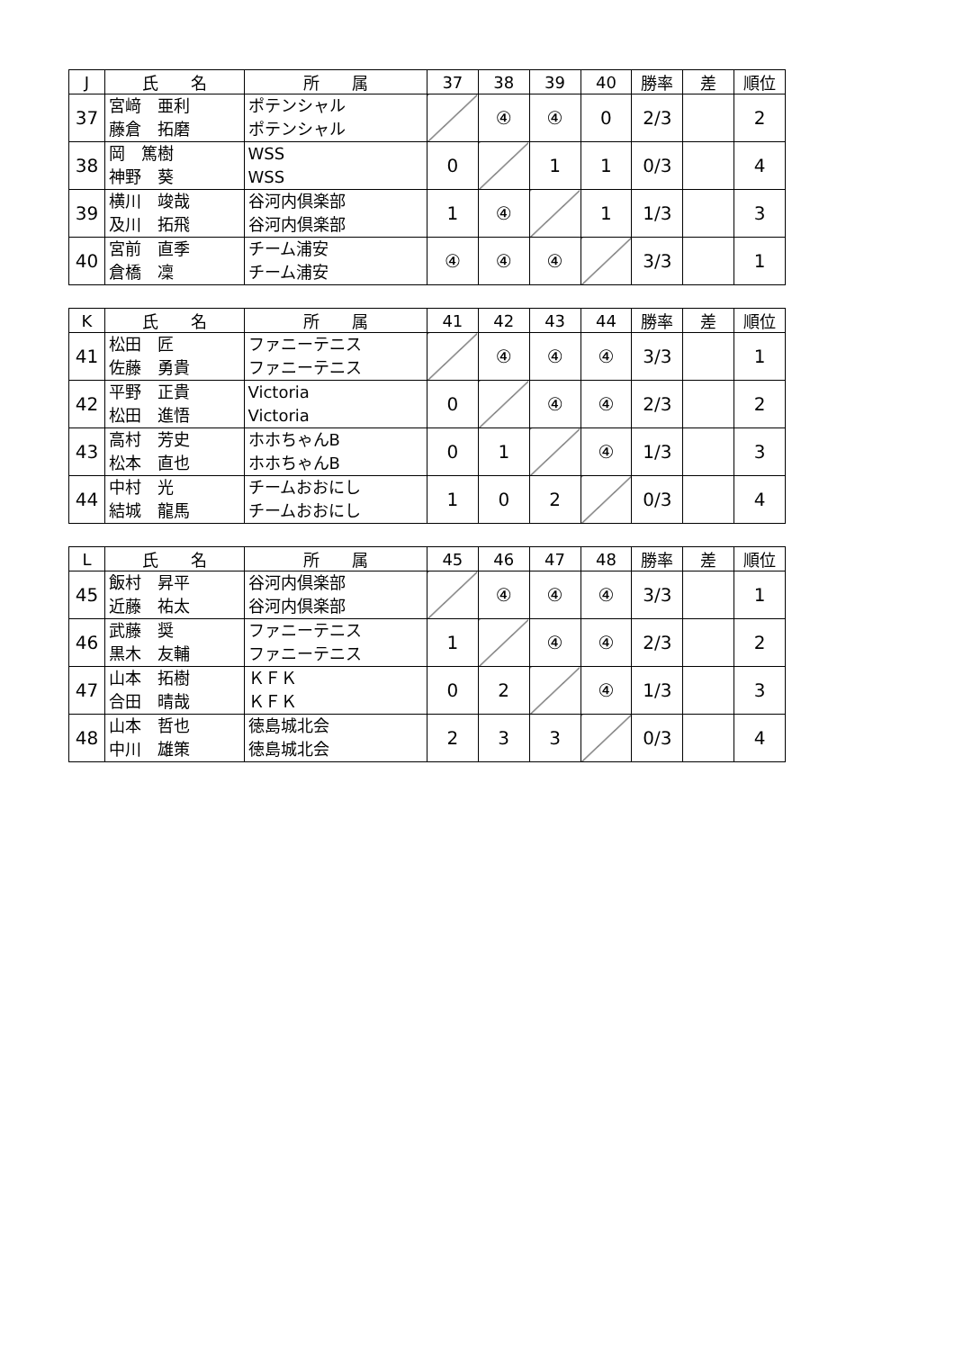| J | 氏 名 | 所 属 | 37 | 38 | 39 | 40 | 勝率 | 差 | 順位 |
| --- | --- | --- | --- | --- | --- | --- | --- | --- | --- |
| 37 | 宮﨑 亜利 藤倉 拓磨 | ポテンシャル ポテンシャル | | ④ | ④ | 0 | 2/3 | | 2 |
| 38 | 岡 篤樹 神野 葵 | WSS WSS | 0 | | 1 | 1 | 0/3 | | 4 |
| 39 | 横川 竣哉 及川 拓飛 | 谷河内倶楽部 谷河内倶楽部 | 1 | ④ | | 1 | 1/3 | | 3 |
| 40 | 宮前 直季 倉橋 凜 | チーム浦安 チーム浦安 | ④ | ④ | ④ | | 3/3 | | 1 |
| K | 氏 名 | 所 属 | 41 | 42 | 43 | 44 | 勝率 | 差 | 順位 |
| --- | --- | --- | --- | --- | --- | --- | --- | --- | --- |
| 41 | 松田 匠 佐藤 勇貴 | ファニーテニス ファニーテニス | | ④ | ④ | ④ | 3/3 | | 1 |
| 42 | 平野 正貴 松田 進悟 | Victoria Victoria | 0 | | ④ | ④ | 2/3 | | 2 |
| 43 | 高村 芳史 松本 直也 | ホホちゃんB ホホちゃんB | 0 | 1 | | ④ | 1/3 | | 3 |
| 44 | 中村 光 結城 龍馬 | チームおおにし チームおおにし | 1 | 0 | 2 | | 0/3 | | 4 |
| L | 氏 名 | 所 属 | 45 | 46 | 47 | 48 | 勝率 | 差 | 順位 |
| --- | --- | --- | --- | --- | --- | --- | --- | --- | --- |
| 45 | 飯村 昇平 近藤 祐太 | 谷河内倶楽部 谷河内倶楽部 | | ④ | ④ | ④ | 3/3 | | 1 |
| 46 | 武藤 奨 黒木 友輔 | ファニーテニス ファニーテニス | 1 | | ④ | ④ | 2/3 | | 2 |
| 47 | 山本 拓樹 合田 晴哉 | ＫＦＫ ＫＦＫ | 0 | 2 | | ④ | 1/3 | | 3 |
| 48 | 山本 哲也 中川 雄策 | 徳島城北会 徳島城北会 | 2 | 3 | 3 | | 0/3 | | 4 |